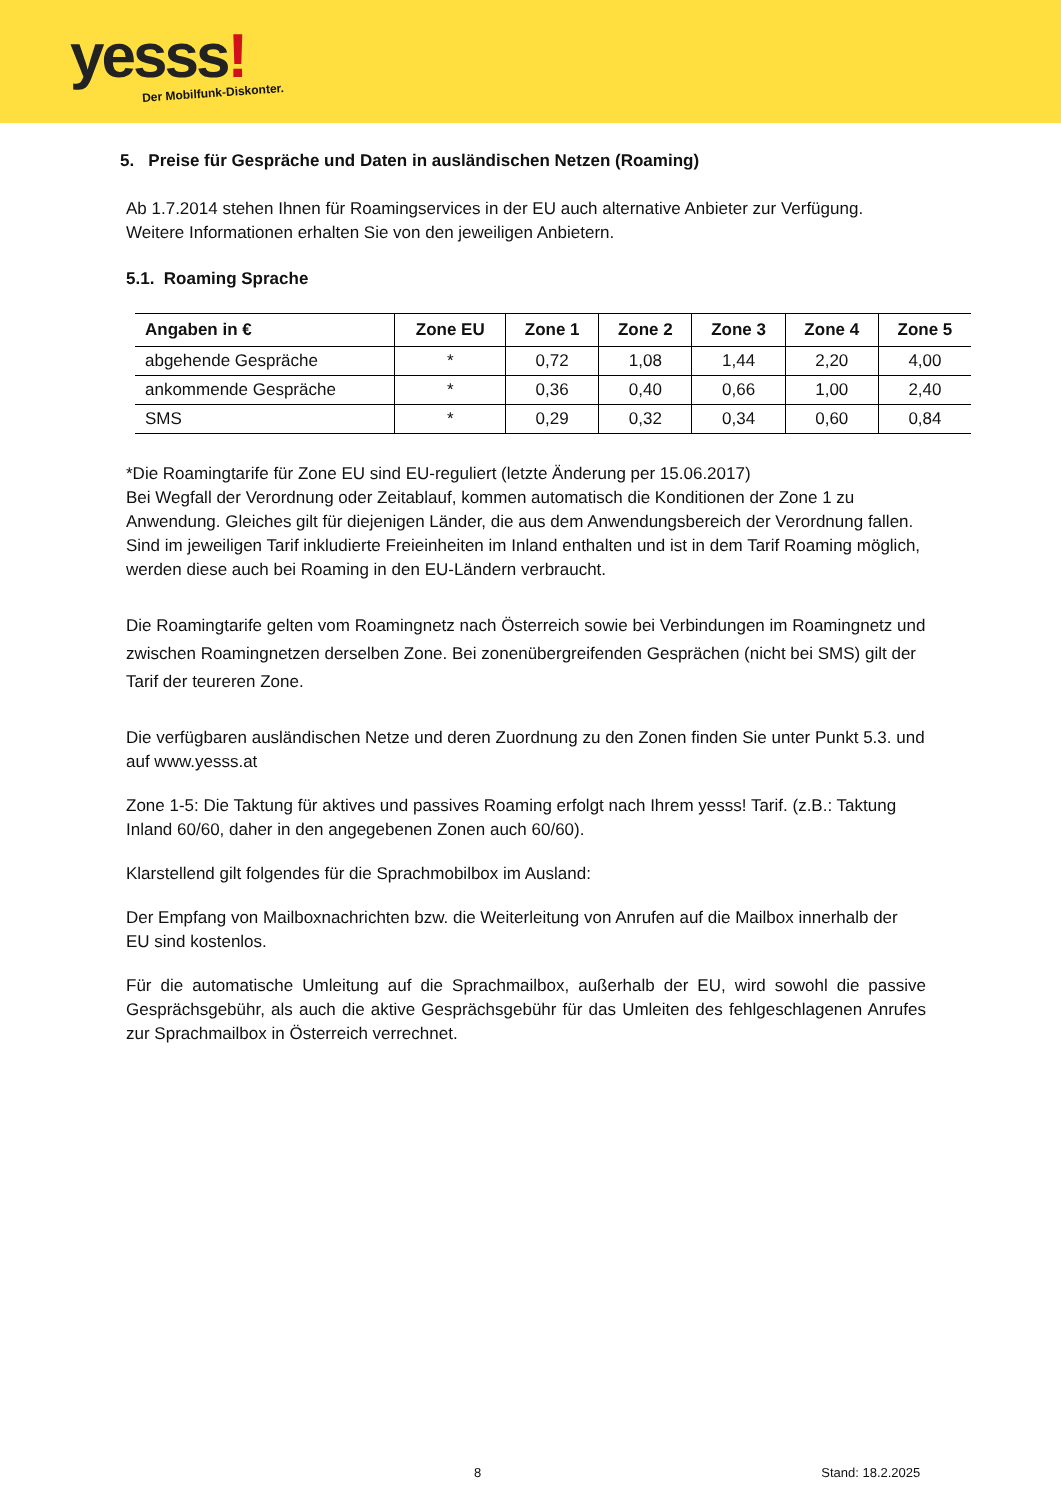yesss! Der Mobilfunk-Diskonter.
5. Preise für Gespräche und Daten in ausländischen Netzen (Roaming)
Ab 1.7.2014 stehen Ihnen für Roamingservices in der EU auch alternative Anbieter zur Verfügung. Weitere Informationen erhalten Sie von den jeweiligen Anbietern.
5.1. Roaming Sprache
| Angaben in € | Zone EU | Zone 1 | Zone 2 | Zone 3 | Zone 4 | Zone 5 |
| --- | --- | --- | --- | --- | --- | --- |
| abgehende Gespräche | * | 0,72 | 1,08 | 1,44 | 2,20 | 4,00 |
| ankommende Gespräche | * | 0,36 | 0,40 | 0,66 | 1,00 | 2,40 |
| SMS | * | 0,29 | 0,32 | 0,34 | 0,60 | 0,84 |
*Die Roamingtarife für Zone EU sind EU-reguliert (letzte Änderung per 15.06.2017)
Bei Wegfall der Verordnung oder Zeitablauf, kommen automatisch die Konditionen der Zone 1 zu Anwendung. Gleiches gilt für diejenigen Länder, die aus dem Anwendungsbereich der Verordnung fallen.
Sind im jeweiligen Tarif inkludierte Freieinheiten im Inland enthalten und ist in dem Tarif Roaming möglich, werden diese auch bei Roaming in den EU-Ländern verbraucht.
Die Roamingtarife gelten vom Roamingnetz nach Österreich sowie bei Verbindungen im Roamingnetz und zwischen Roamingnetzen derselben Zone. Bei zonenübergreifenden Gesprächen (nicht bei SMS) gilt der Tarif der teureren Zone.
Die verfügbaren ausländischen Netze und deren Zuordnung zu den Zonen finden Sie unter Punkt 5.3. und auf www.yesss.at
Zone 1-5: Die Taktung für aktives und passives Roaming erfolgt nach Ihrem yesss! Tarif. (z.B.: Taktung Inland 60/60, daher in den angegebenen Zonen auch 60/60).
Klarstellend gilt folgendes für die Sprachmobilbox im Ausland:
Der Empfang von Mailboxnachrichten bzw. die Weiterleitung von Anrufen auf die Mailbox innerhalb der EU sind kostenlos.
Für die automatische Umleitung auf die Sprachmailbox, außerhalb der EU, wird sowohl die passive Gesprächsgebühr, als auch die aktive Gesprächsgebühr für das Umleiten des fehlgeschlagenen Anrufes zur Sprachmailbox in Österreich verrechnet.
8 Stand: 18.2.2025